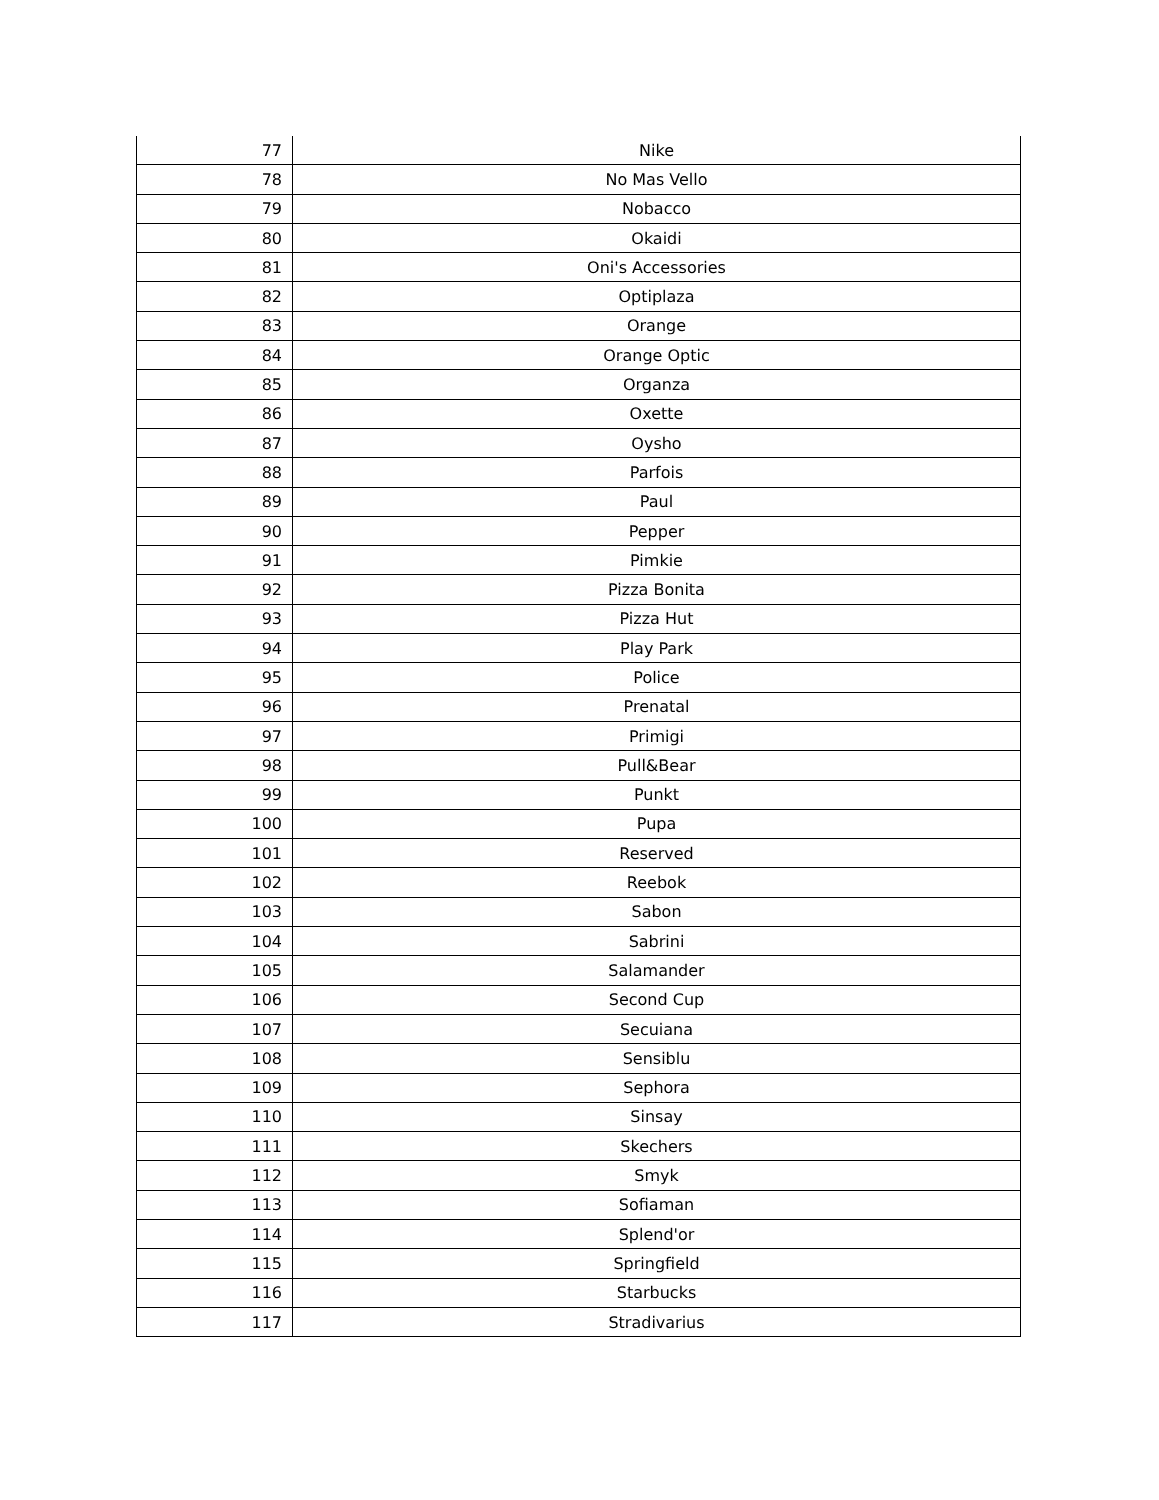| 77 | Nike |
| 78 | No Mas Vello |
| 79 | Nobacco |
| 80 | Okaidi |
| 81 | Oni's Accessories |
| 82 | Optiplaza |
| 83 | Orange |
| 84 | Orange Optic |
| 85 | Organza |
| 86 | Oxette |
| 87 | Oysho |
| 88 | Parfois |
| 89 | Paul |
| 90 | Pepper |
| 91 | Pimkie |
| 92 | Pizza Bonita |
| 93 | Pizza Hut |
| 94 | Play Park |
| 95 | Police |
| 96 | Prenatal |
| 97 | Primigi |
| 98 | Pull&Bear |
| 99 | Punkt |
| 100 | Pupa |
| 101 | Reserved |
| 102 | Reebok |
| 103 | Sabon |
| 104 | Sabrini |
| 105 | Salamander |
| 106 | Second Cup |
| 107 | Secuiana |
| 108 | Sensiblu |
| 109 | Sephora |
| 110 | Sinsay |
| 111 | Skechers |
| 112 | Smyk |
| 113 | Sofiaman |
| 114 | Splend'or |
| 115 | Springfield |
| 116 | Starbucks |
| 117 | Stradivarius |